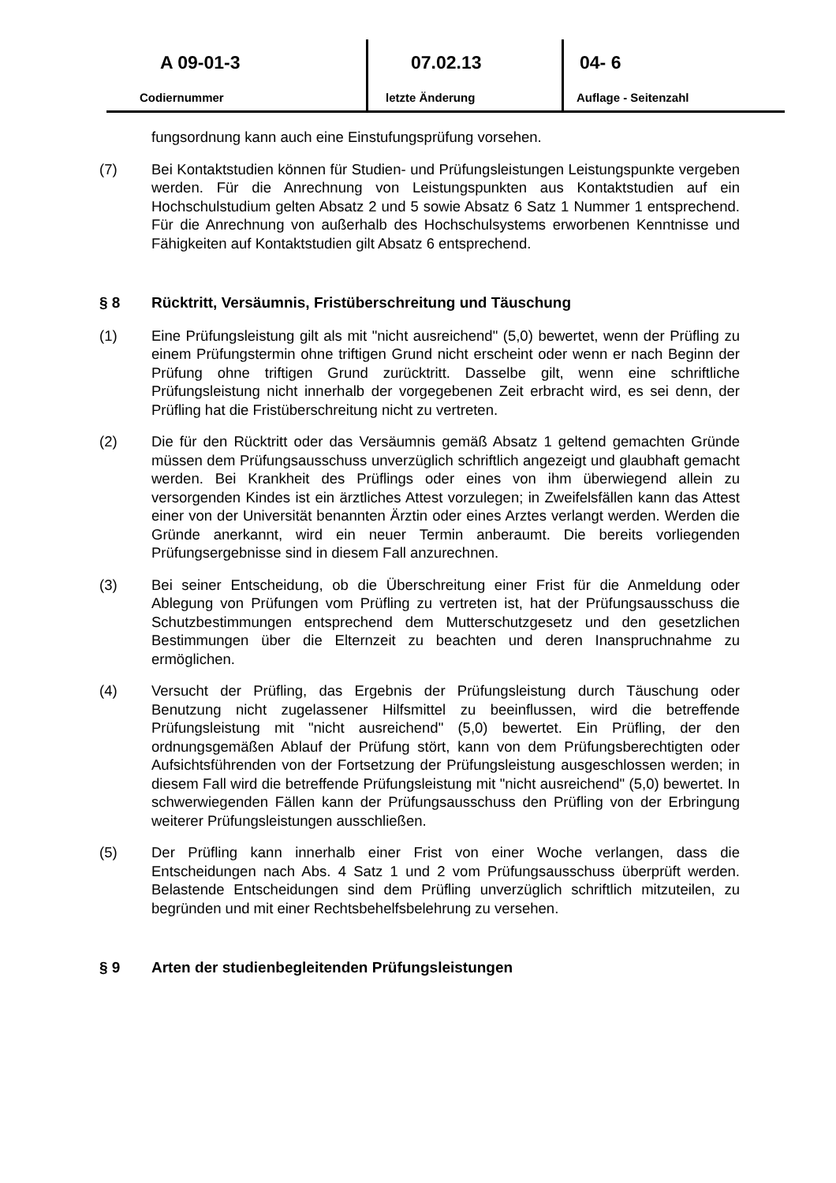A 09-01-3
Codiernummer
07.02.13
letzte Änderung
04- 6
Auflage - Seitenzahl
fungsordnung kann auch eine Einstufungsprüfung vorsehen.
(7) Bei Kontaktstudien können für Studien- und Prüfungsleistungen Leistungspunkte vergeben werden. Für die Anrechnung von Leistungspunkten aus Kontaktstudien auf ein Hochschulstudium gelten Absatz 2 und 5 sowie Absatz 6 Satz 1 Nummer 1 entsprechend. Für die Anrechnung von außerhalb des Hochschulsystems erworbenen Kenntnisse und Fähigkeiten auf Kontaktstudien gilt Absatz 6 entsprechend.
§ 8 Rücktritt, Versäumnis, Fristüberschreitung und Täuschung
(1) Eine Prüfungsleistung gilt als mit "nicht ausreichend" (5,0) bewertet, wenn der Prüfling zu einem Prüfungstermin ohne triftigen Grund nicht erscheint oder wenn er nach Beginn der Prüfung ohne triftigen Grund zurücktritt. Dasselbe gilt, wenn eine schriftliche Prüfungsleistung nicht innerhalb der vorgegebenen Zeit erbracht wird, es sei denn, der Prüfling hat die Fristüberschreitung nicht zu vertreten.
(2) Die für den Rücktritt oder das Versäumnis gemäß Absatz 1 geltend gemachten Gründe müssen dem Prüfungsausschuss unverzüglich schriftlich angezeigt und glaubhaft gemacht werden. Bei Krankheit des Prüflings oder eines von ihm überwiegend allein zu versorgenden Kindes ist ein ärztliches Attest vorzulegen; in Zweifelsfällen kann das Attest einer von der Universität benannten Ärztin oder eines Arztes verlangt werden. Werden die Gründe anerkannt, wird ein neuer Termin anberaumt. Die bereits vorliegenden Prüfungsergebnisse sind in diesem Fall anzurechnen.
(3) Bei seiner Entscheidung, ob die Überschreitung einer Frist für die Anmeldung oder Ablegung von Prüfungen vom Prüfling zu vertreten ist, hat der Prüfungsausschuss die Schutzbestimmungen entsprechend dem Mutterschutzgesetz und den gesetzlichen Bestimmungen über die Elternzeit zu beachten und deren Inanspruchnahme zu ermöglichen.
(4) Versucht der Prüfling, das Ergebnis der Prüfungsleistung durch Täuschung oder Benutzung nicht zugelassener Hilfsmittel zu beeinflussen, wird die betreffende Prüfungsleistung mit "nicht ausreichend" (5,0) bewertet. Ein Prüfling, der den ordnungsgemäßen Ablauf der Prüfung stört, kann von dem Prüfungsberechtigten oder Aufsichtsführenden von der Fortsetzung der Prüfungsleistung ausgeschlossen werden; in diesem Fall wird die betreffende Prüfungsleistung mit "nicht ausreichend" (5,0) bewertet. In schwerwiegenden Fällen kann der Prüfungsausschuss den Prüfling von der Erbringung weiterer Prüfungsleistungen ausschließen.
(5) Der Prüfling kann innerhalb einer Frist von einer Woche verlangen, dass die Entscheidungen nach Abs. 4 Satz 1 und 2 vom Prüfungsausschuss überprüft werden. Belastende Entscheidungen sind dem Prüfling unverzüglich schriftlich mitzuteilen, zu begründen und mit einer Rechtsbehelfsbelehrung zu versehen.
§ 9 Arten der studienbegleitenden Prüfungsleistungen